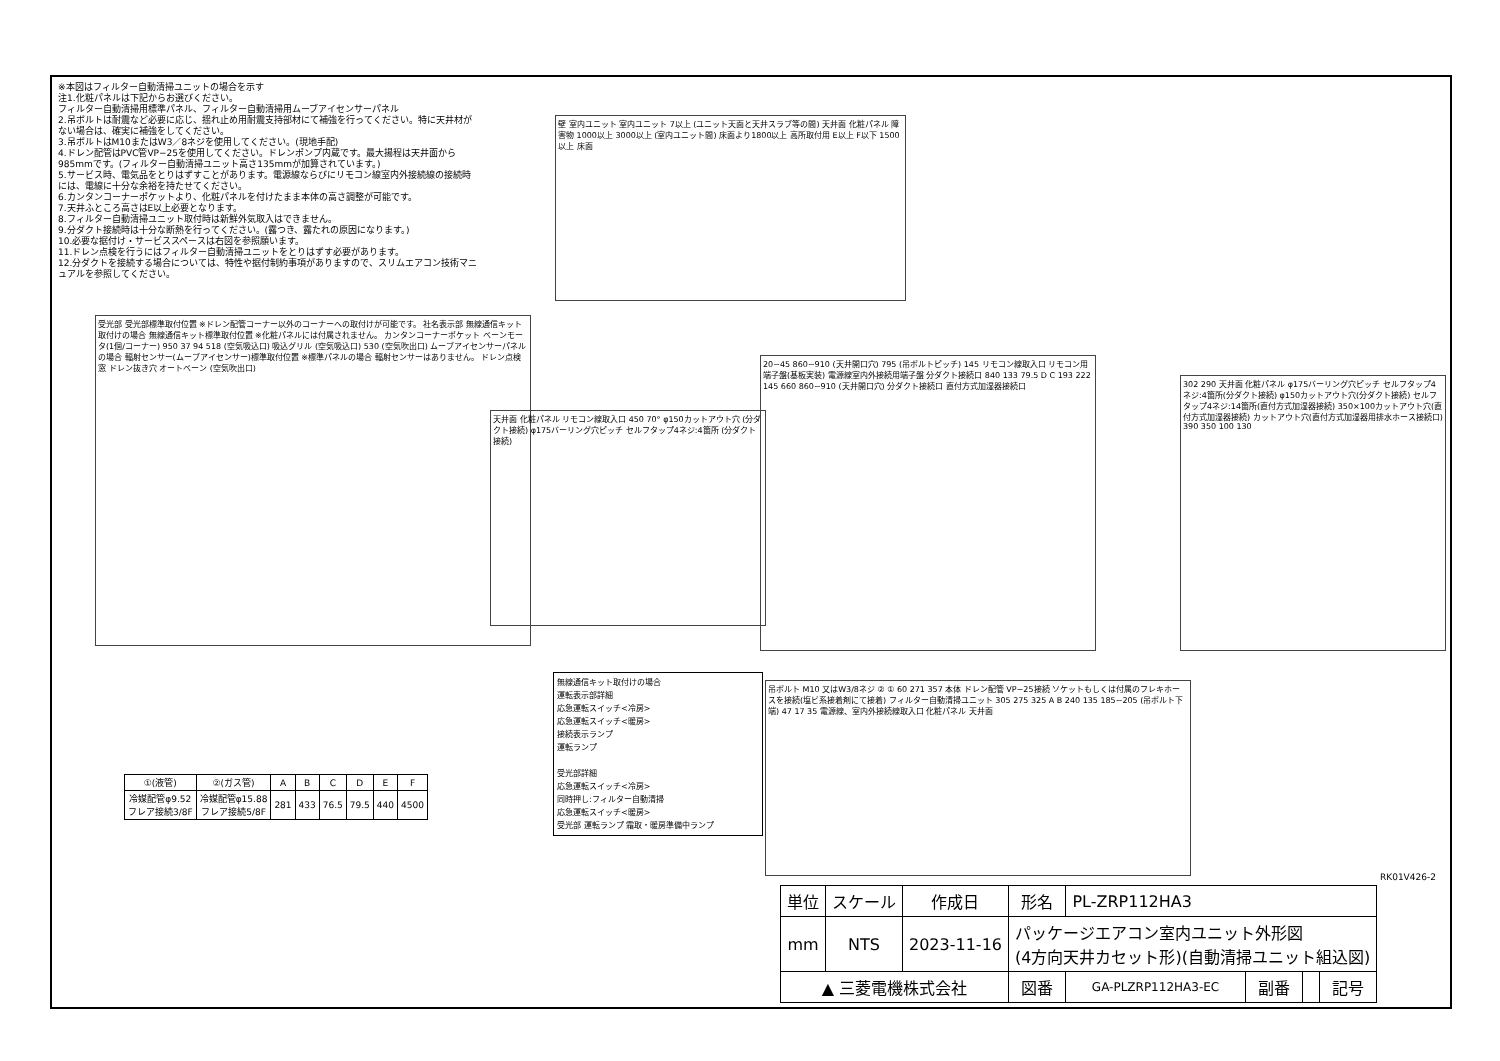※本図はフィルター自動清掃ユニットの場合を示す
注1.化粧パネルは下記からお選びください。
フィルター自動清掃用標準パネル、フィルター自動清掃用ムーブアイセンサーパネル
2.吊ボルトは耐震など必要に応じ、揺れ止め用耐震支持部材にて補強を行ってください。特に天井材がない場合は、確実に補強をしてください。
3.吊ボルトはM10またはW3／8ネジを使用してください。(現地手配)
4.ドレン配管はPVC管VP−25を使用してください。ドレンポンプ内蔵です。最大揚程は天井面から985mmです。(フィルター自動清掃ユニット高さ135mmが加算されています。)
5.サービス時、電気品をとりはずすことがあります。電源線ならびにリモコン線室内外接続線の接続時には、電線に十分な余裕を持たせてください。
6.カンタンコーナーポケットより、化粧パネルを付けたまま本体の高さ調整が可能です。
7.天井ふところ高さはE以上必要となります。
8.フィルター自動清掃ユニット取付時は新鮮外気取入はできません。
9.分ダクト接続時は十分な断熱を行ってください。(露つき、露たれの原因になります。)
10.必要な据付け・サービススペースは右図を参照願います。
11.ドレン点検を行うにはフィルター自動清掃ユニットをとりはずす必要があります。
12.分ダクトを接続する場合については、特性や据付制約事項がありますので、スリムエアコン技術マニュアルを参照してください。
壁 室内ユニット 室内ユニット 7以上 (ユニット天面と天井スラブ等の間) 天井面 化粧パネル 障害物 1000以上 3000以上 (室内ユニット間) 床面より1800以上 高所取付用 E以上 F以下 1500以上 床面
受光部 受光部標準取付位置 ※ドレン配管コーナー以外のコーナーへの取付けが可能です。 社名表示部 無線通信キット取付けの場合 無線通信キット標準取付位置 ※化粧パネルには付属されません。 カンタンコーナーポケット ベーンモータ(1個/コーナー) 950 37 94 518 (空気吸込口) 吸込グリル (空気吸込口) 530 (空気吹出口) ムーブアイセンサーパネルの場合 輻射センサー(ムーブアイセンサー)標準取付位置 ※標準パネルの場合 輻射センサーはありません。 ドレン点検窓 ドレン抜き穴 オートベーン (空気吹出口)
天井面 化粧パネル リモコン線取入口 450 70° φ150カットアウト穴 (分ダクト接続) φ175バーリング穴ピッチ セルフタップ4ネジ:4箇所 (分ダクト接続)
20~45 860~910 (天井開口穴) 795 (吊ボルトピッチ) 145 リモコン線取入口 リモコン用端子盤(基板実装) 電源線室内外接続用端子盤 分ダクト接続口 840 133 79.5 D C 193 222 145 660 860~910 (天井開口穴) 分ダクト接続口 直付方式加湿器接続口
302 290 天井面 化粧パネル φ175バーリング穴ピッチ セルフタップ4ネジ:4箇所(分ダクト接続) φ150カットアウト穴(分ダクト接続) セルフタップ4ネジ:14箇所(直付方式加湿器接続) 350×100カットアウト穴(直付方式加湿器接続) カットアウト穴(直付方式加湿器用排水ホース接続口) 390 350 100 130
吊ボルト M10 又はW3/8ネジ ② ① 60 271 357 本体 ドレン配管 VP−25接続 ソケットもしくは付属のフレキホースを接続(塩ビ系接着剤にて接着) フィルター自動清掃ユニット 305 275 325 A B 240 135 185~205 (吊ボルト下端) 47 17 35 電源線、室内外接続線取入口 化粧パネル 天井面
無線通信キット取付けの場合
運転表示部詳細
応急運転スイッチ<冷房>
応急運転スイッチ<暖房>
接続表示ランプ
運転ランプ
受光部詳細
応急運転スイッチ<冷房>
同時押し:フィルター自動清掃
応急運転スイッチ<暖房>
受光部 運転ランプ 霜取・暖房準備中ランプ
| ①(液管) | ②(ガス管) | A | B | C | D | E | F |
| --- | --- | --- | --- | --- | --- | --- | --- |
| 冷媒配管φ9.52 フレア接続3/8F | 冷媒配管φ15.88 フレア接続5/8F | 281 | 433 | 76.5 | 79.5 | 440 | 4500 |
RK01V426-2
| 単位 | スケール | 作成日 | 形名 | PL-ZRP112HA3 | | | |
| mm | NTS | 2023-11-16 | パッケージエアコン室内ユニット外形図 (4方向天井カセット形)(自動清掃ユニット組込図) | | | | |
| ▲ 三菱電機株式会社 | | | 図番 | GA-PLZRP112HA3-EC | 副番 | | 記号 |